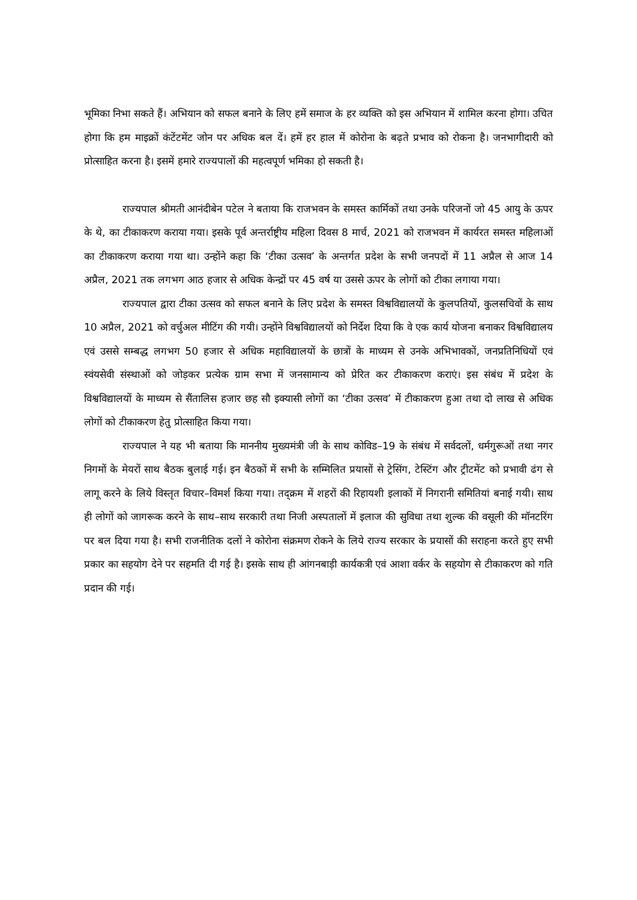भूमिका निभा सकते हैं। अभियान को सफल बनाने के लिए हमें समाज के हर व्यक्ति को इस अभियान में शामिल करना होगा। उचित होगा कि हम माइक्रों कंटेंटमेंट जोन पर अधिक बल दें। हमें हर हाल में कोरोना के बढ़ते प्रभाव को रोकना है। जनभागीदारी को प्रोत्साहित करना है। इसमें हमारे राज्यपालों की महत्वपूर्ण भमिका हो सकती है।
राज्यपाल श्रीमती आनंदीबेन पटेल ने बताया कि राजभवन के समस्त कार्मिकों तथा उनके परिजनों जो 45 आयु के ऊपर के थे, का टीकाकरण कराया गया। इसके पूर्व अन्तर्राष्ट्रीय महिला दिवस 8 मार्च, 2021 को राजभवन में कार्यरत समस्त महिलाओं का टीकाकरण कराया गया था। उन्होंने कहा कि ‘टीका उत्सव’ के अन्तर्गत प्रदेश के सभी जनपदों में 11 अप्रैल से आज 14 अप्रैल, 2021 तक लगभग आठ हजार से अधिक केन्द्रों पर 45 वर्ष या उससे ऊपर के लोगों को टीका लगाया गया।
राज्यपाल द्वारा टीका उत्सव को सफल बनाने के लिए प्रदेश के समस्त विश्वविद्यालयों के कुलपतियों, कुलसचिवों के साथ 10 अप्रैल, 2021 को वर्चुअल मीटिंग की गयी। उन्होंने विश्वविद्यालयों को निर्देश दिया कि वे एक कार्य योजना बनाकर विश्वविद्यालय एवं उससे सम्बद्ध लगभग 50 हजार से अधिक महाविद्यालयों के छात्रों के माध्यम से उनके अभिभावकों, जनप्रतिनिधियों एवं स्वंयसेवी संस्थाओं को जोड़कर प्रत्येक ग्राम सभा में जनसामान्य को प्रेरित कर टीकाकरण कराएं। इस संबंध में प्रदेश के विश्वविद्यालयों के माध्यम से सैंतालिस हजार छह सौ इक्यासी लोगों का ‘टीका उत्सव’ में टीकाकरण हुआ तथा दो लाख से अधिक लोगों को टीकाकरण हेतु प्रोत्साहित किया गया।
राज्यपाल ने यह भी बताया कि माननीय मुख्यमंत्री जी के साथ कोविड–19 के संबंध में सर्वदलों, धर्मगुरूओं तथा नगर निगमों के मेयरों साथ बैठक बुलाई गई। इन बैठकों में सभी के सम्मिलित प्रयासों से ट्रेसिंग, टेस्टिंग और ट्रीटमेंट को प्रभावी ढंग से लागू करने के लिये विस्तृत विचार–विमर्श किया गया। तद्क्रम में शहरों की रिहायशी इलाकों में निगरानी समितियां बनाई गयी। साथ ही लोगों को जागरूक करने के साथ–साथ सरकारी तथा निजी अस्पतालों में इलाज की सुविधा तथा शुल्क की वसूली की मॉनटरिंग पर बल दिया गया है। सभी राजनीतिक दलों ने कोरोना संक्रमण रोकने के लिये राज्य सरकार के प्रयासों की सराहना करते हुए सभी प्रकार का सहयोग देने पर सहमति दी गई है। इसके साथ ही आंगनबाड़ी कार्यकत्री एवं आशा वर्कर के सहयोग से टीकाकरण को गति प्रदान की गई।